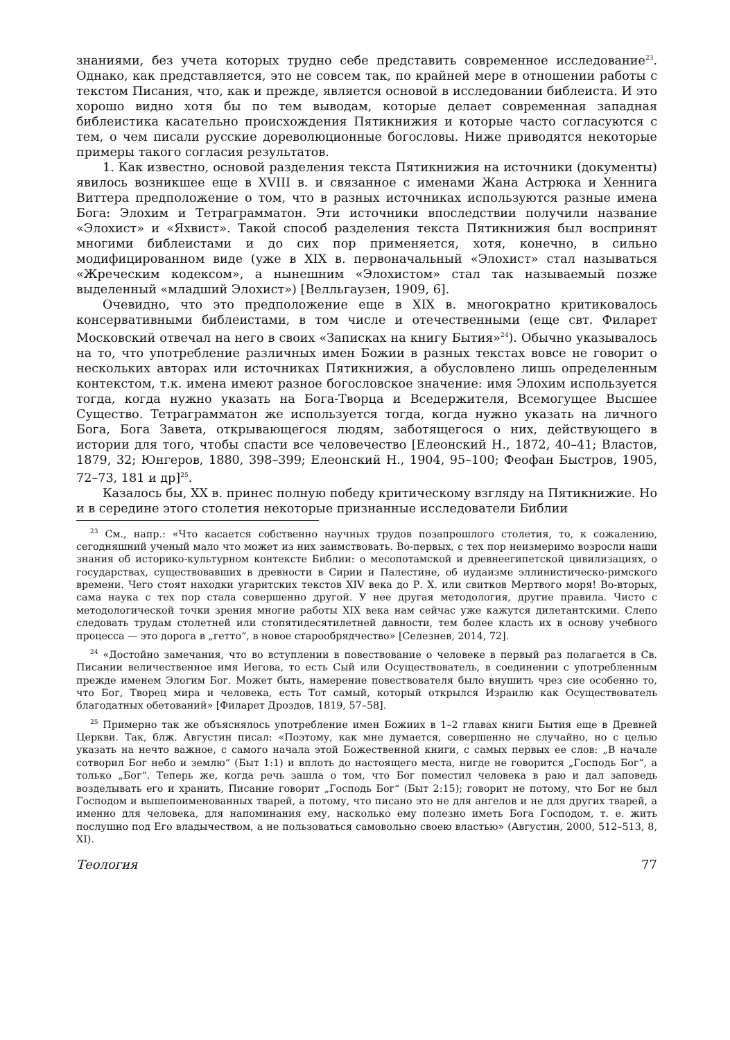знаниями, без учета которых трудно себе представить современное исследование<sup>23</sup>. Однако, как представляется, это не совсем так, по крайней мере в отношении работы с текстом Писания, что, как и прежде, является основой в исследовании библеиста. И это хорошо видно хотя бы по тем выводам, которые делает современная западная библеистика касательно происхождения Пятикнижия и которые часто согласуются с тем, о чем писали русские дореволюционные богословы. Ниже приводятся некоторые примеры такого согласия результатов.
1. Как известно, основой разделения текста Пятикнижия на источники (документы) явилось возникшее еще в XVIII в. и связанное с именами Жана Астрюка и Хеннига Виттера предположение о том, что в разных источниках используются разные имена Бога: Элохим и Тетраграмматон. Эти источники впоследствии получили название «Элохист» и «Яхвист». Такой способ разделения текста Пятикнижия был воспринят многими библеистами и до сих пор применяется, хотя, конечно, в сильно модифицированном виде (уже в XIX в. первоначальный «Элохист» стал называться «Жреческим кодексом», а нынешним «Элохистом» стал так называемый позже выделенный «младший Элохист») [Велльгаузен, 1909, 6].
Очевидно, что это предположение еще в XIX в. многократно критиковалось консервативными библеистами, в том числе и отечественными (еще свт. Филарет Московский отвечал на него в своих «Записках на книгу Бытия»<sup>24</sup>). Обычно указывалось на то, что употребление различных имен Божии в разных текстах вовсе не говорит о нескольких авторах или источниках Пятикнижия, а обусловлено лишь определенным контекстом, т.к. имена имеют разное богословское значение: имя Элохим используется тогда, когда нужно указать на Бога-Творца и Вседержителя, Всемогущее Высшее Существо. Тетраграмматон же используется тогда, когда нужно указать на личного Бога, Бога Завета, открывающегося людям, заботящегося о них, действующего в истории для того, чтобы спасти все человечество [Елеонский Н., 1872, 40–41; Властов, 1879, 32; Юнгеров, 1880, 398–399; Елеонский Н., 1904, 95–100; Феофан Быстров, 1905, 72–73, 181 и др]<sup>25</sup>.
Казалось бы, XX в. принес полную победу критическому взгляду на Пятикнижие. Но и в середине этого столетия некоторые признанные исследователи Библии
<sup>23</sup> См., напр.: «Что касается собственно научных трудов позапрошлого столетия, то, к сожалению, сегодняшний ученый мало что может из них заимствовать. Во-первых, с тех пор неизмеримо возросли наши знания об историко-культурном контексте Библии: о месопотамской и древнеегипетской цивилизациях, о государствах, существовавших в древности в Сирии и Палестине, об иудаизме эллинистическо-римского времени. Чего стоят находки угаритских текстов XIV века до Р. Х. или свитков Мертвого моря! Во-вторых, сама наука с тех пор стала совершенно другой. У нее другая методология, другие правила. Чисто с методологической точки зрения многие работы XIX века нам сейчас уже кажутся дилетантскими. Слепо следовать трудам столетней или стопятидесятилетней давности, тем более класть их в основу учебного процесса — это дорога в „гетто“, в новое старообрядчество» [Селезнев, 2014, 72].
<sup>24</sup> «Достойно замечания, что во вступлении в повествование о человеке в первый раз полагается в Св. Писании величественное имя Иегова, то есть Сый или Осуществователь, в соединении с употребленным прежде именем Элогим Бог. Может быть, намерение повествователя было внушить чрез сие особенно то, что Бог, Творец мира и человека, есть Тот самый, который открылся Израилю как Осуществователь благодатных обетований» [Филарет Дроздов, 1819, 57–58].
<sup>25</sup> Примерно так же объяснялось употребление имен Божиих в 1–2 главах книги Бытия еще в Древней Церкви. Так, блж. Августин писал: «Поэтому, как мне думается, совершенно не случайно, но с целью указать на нечто важное, с самого начала этой Божественной книги, с самых первых ее слов: „В начале сотворил Бог небо и землю“ (Быт 1:1) и вплоть до настоящего места, нигде не говорится „Господь Бог“, а только „Бог“. Теперь же, когда речь зашла о том, что Бог поместил человека в раю и дал заповедь возделывать его и хранить, Писание говорит „Господь Бог“ (Быт 2:15); говорит не потому, что Бог не был Господом и вышепоименованных тварей, а потому, что писано это не для ангелов и не для других тварей, а именно для человека, для напоминания ему, насколько ему полезно иметь Бога Господом, т. е. жить послушно под Его владычеством, а не пользоваться самовольно своею властью» (Августин, 2000, 512–513, 8, XI).
Теология 77